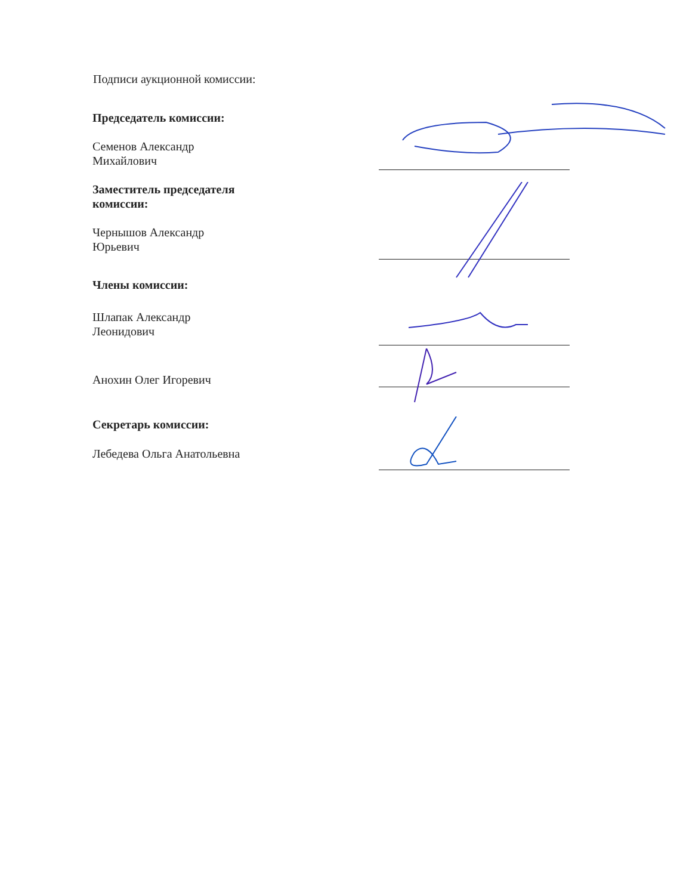Подписи аукционной комиссии:
Председатель комиссии:
Семенов Александр
Михайлович
Заместитель председателя
комиссии:
Чернышов Александр
Юрьевич
Члены комиссии:
Шлапак Александр
Леонидович
Анохин Олег Игоревич
Секретарь комиссии:
Лебедева Ольга Анатольевна